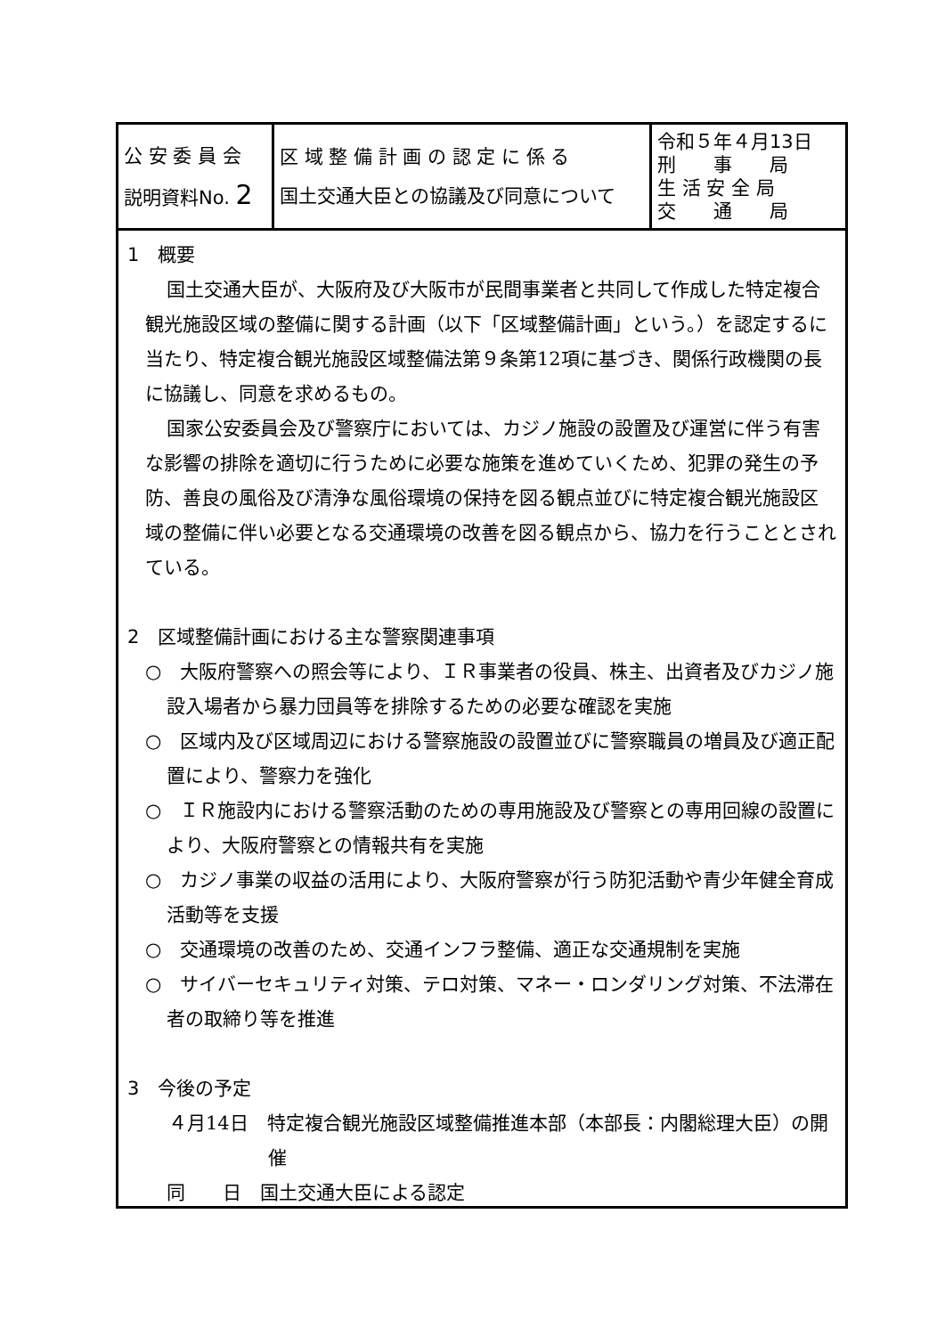| 公 安 委 員 会 説明資料No. 2 | 区 域 整 備 計 画 の 認 定 に 係 る 国土交通大臣との協議及び同意について | 令和５年４月13日 刑 事 局 生 活 安 全 局 交 通 局 |
1　概要
国土交通大臣が、大阪府及び大阪市が民間事業者と共同して作成した特定複合観光施設区域の整備に関する計画（以下「区域整備計画」という。）を認定するに当たり、特定複合観光施設区域整備法第９条第12項に基づき、関係行政機関の長に協議し、同意を求めるもの。
国家公安委員会及び警察庁においては、カジノ施設の設置及び運営に伴う有害な影響の排除を適切に行うために必要な施策を進めていくため、犯罪の発生の予防、善良の風俗及び清浄な風俗環境の保持を図る観点並びに特定複合観光施設区域の整備に伴い必要となる交通環境の改善を図る観点から、協力を行うこととされている。
2　区域整備計画における主な警察関連事項
○　大阪府警察への照会等により、ＩＲ事業者の役員、株主、出資者及びカジノ施設入場者から暴力団員等を排除するための必要な確認を実施
○　区域内及び区域周辺における警察施設の設置並びに警察職員の増員及び適正配置により、警察力を強化
○　ＩＲ施設内における警察活動のための専用施設及び警察との専用回線の設置により、大阪府警察との情報共有を実施
○　カジノ事業の収益の活用により、大阪府警察が行う防犯活動や青少年健全育成活動等を支援
○　交通環境の改善のため、交通インフラ整備、適正な交通規制を実施
○　サイバーセキュリティ対策、テロ対策、マネー・ロンダリング対策、不法滞在者の取締り等を推進
3　今後の予定
４月14日　特定複合観光施設区域整備推進本部（本部長：内閣総理大臣）の開催
同　　日　国土交通大臣による認定